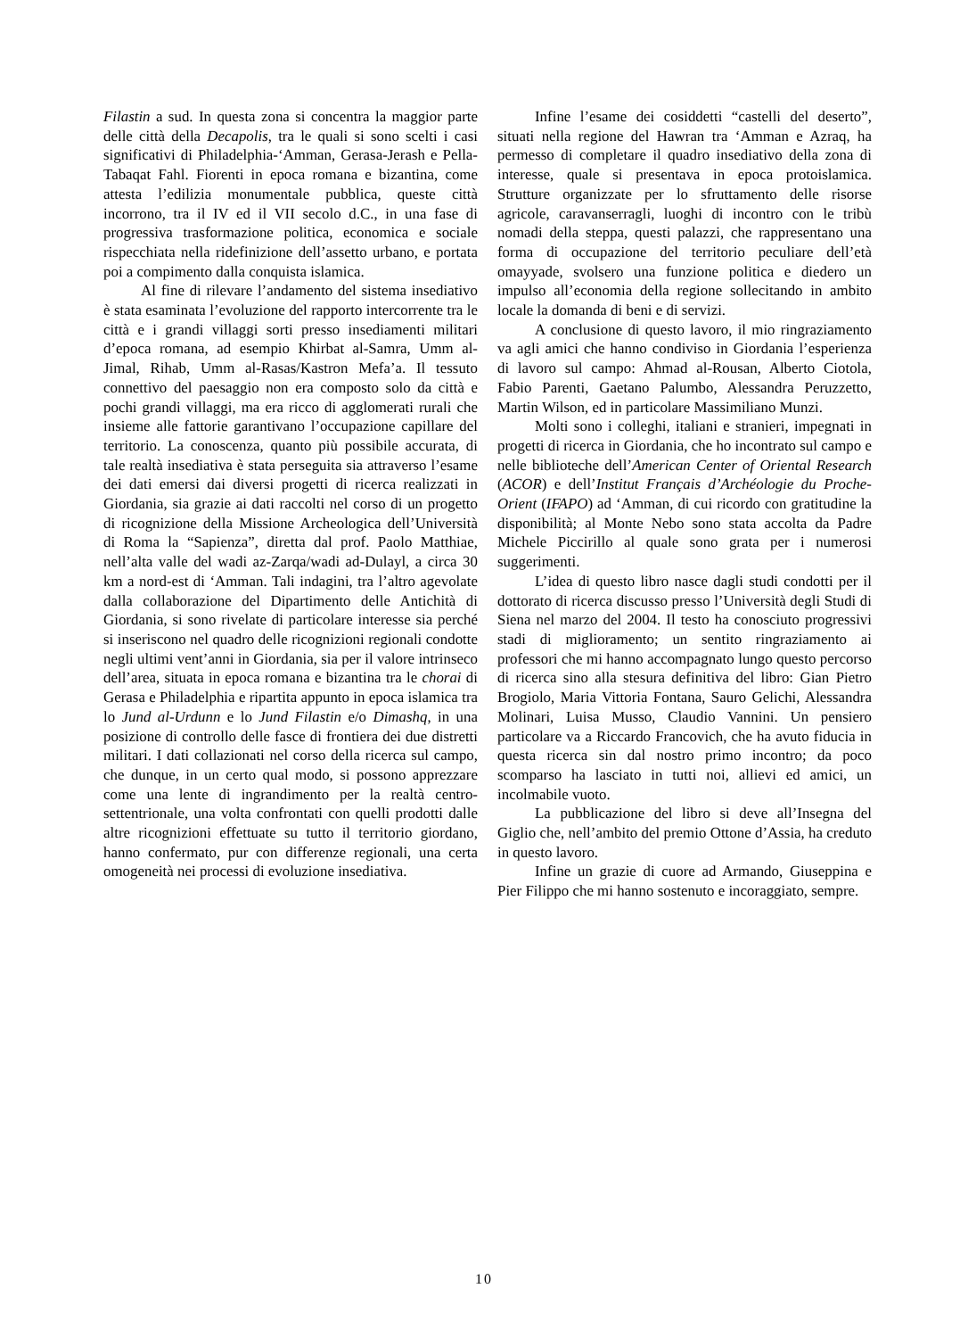Filastin a sud. In questa zona si concentra la maggior parte delle città della Decapolis, tra le quali si sono scelti i casi significativi di Philadelphia-‘Amman, Gerasa-Jerash e Pella-Tabaqat Fahl. Fiorenti in epoca romana e bizantina, come attesta l’edilizia monumentale pubblica, queste città incorrono, tra il IV ed il VII secolo d.C., in una fase di progressiva trasformazione politica, economica e sociale rispecchiata nella ridefinizione dell’assetto urbano, e portata poi a compimento dalla conquista islamica.
Al fine di rilevare l’andamento del sistema insediativo è stata esaminata l’evoluzione del rapporto intercorrente tra le città e i grandi villaggi sorti presso insediamenti militari d’epoca romana, ad esempio Khirbat al-Samra, Umm al-Jimal, Rihab, Umm al-Rasas/Kastron Mefa’a. Il tessuto connettivo del paesaggio non era composto solo da città e pochi grandi villaggi, ma era ricco di agglomerati rurali che insieme alle fattorie garantivano l’occupazione capillare del territorio. La conoscenza, quanto più possibile accurata, di tale realtà insediativa è stata perseguita sia attraverso l’esame dei dati emersi dai diversi progetti di ricerca realizzati in Giordania, sia grazie ai dati raccolti nel corso di un progetto di ricognizione della Missione Archeologica dell’Università di Roma la “Sapienza”, diretta dal prof. Paolo Matthiae, nell’alta valle del wadi az-Zarqa/wadi ad-Dulayl, a circa 30 km a nord-est di ‘Amman. Tali indagini, tra l’altro agevolate dalla collaborazione del Dipartimento delle Antichità di Giordania, si sono rivelate di particolare interesse sia perché si inseriscono nel quadro delle ricognizioni regionali condotte negli ultimi vent’anni in Giordania, sia per il valore intrinseco dell’area, situata in epoca romana e bizantina tra le chorai di Gerasa e Philadelphia e ripartita appunto in epoca islamica tra lo Jund al-Urdunn e lo Jund Filastin e/o Dimashq, in una posizione di controllo delle fasce di frontiera dei due distretti militari. I dati collazionati nel corso della ricerca sul campo, che dunque, in un certo qual modo, si possono apprezzare come una lente di ingrandimento per la realtà centro-settentrionale, una volta confrontati con quelli prodotti dalle altre ricognizioni effettuate su tutto il territorio giordano, hanno confermato, pur con differenze regionali, una certa omogeneità nei processi di evoluzione insediativa.
Infine l’esame dei cosiddetti “castelli del deserto”, situati nella regione del Hawran tra ‘Amman e Azraq, ha permesso di completare il quadro insediativo della zona di interesse, quale si presentava in epoca protoislamica. Strutture organizzate per lo sfruttamento delle risorse agricole, caravanserragli, luoghi di incontro con le tribù nomadi della steppa, questi palazzi, che rappresentano una forma di occupazione del territorio peculiare dell’età omayyade, svolsero una funzione politica e diedero un impulso all’economia della regione sollecitando in ambito locale la domanda di beni e di servizi.
A conclusione di questo lavoro, il mio ringraziamento va agli amici che hanno condiviso in Giordania l’esperienza di lavoro sul campo: Ahmad al-Rousan, Alberto Ciotola, Fabio Parenti, Gaetano Palumbo, Alessandra Peruzzetto, Martin Wilson, ed in particolare Massimiliano Munzi.
Molti sono i colleghi, italiani e stranieri, impegnati in progetti di ricerca in Giordania, che ho incontrato sul campo e nelle biblioteche dell’American Center of Oriental Research (ACOR) e dell’Institut Français d’Archéologie du Proche-Orient (IFAPO) ad ‘Amman, di cui ricordo con gratitudine la disponibilità; al Monte Nebo sono stata accolta da Padre Michele Piccirillo al quale sono grata per i numerosi suggerimenti.
L’idea di questo libro nasce dagli studi condotti per il dottorato di ricerca discusso presso l’Università degli Studi di Siena nel marzo del 2004. Il testo ha conosciuto progressivi stadi di miglioramento; un sentito ringraziamento ai professori che mi hanno accompagnato lungo questo percorso di ricerca sino alla stesura definitiva del libro: Gian Pietro Brogiolo, Maria Vittoria Fontana, Sauro Gelichi, Alessandra Molinari, Luisa Musso, Claudio Vannini. Un pensiero particolare va a Riccardo Francovich, che ha avuto fiducia in questa ricerca sin dal nostro primo incontro; da poco scomparso ha lasciato in tutti noi, allievi ed amici, un incolmabile vuoto.
La pubblicazione del libro si deve all’Insegna del Giglio che, nell’ambito del premio Ottone d’Assia, ha creduto in questo lavoro.
Infine un grazie di cuore ad Armando, Giuseppina e Pier Filippo che mi hanno sostenuto e incoraggiato, sempre.
10